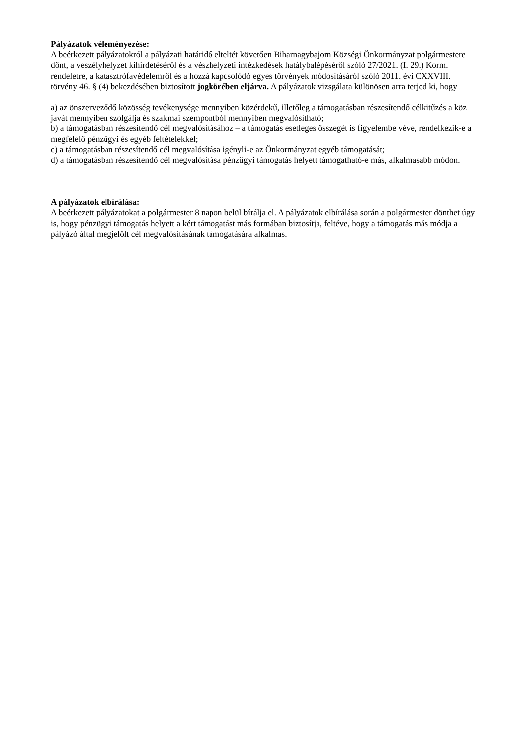Pályázatok véleményezése:
A beérkezett pályázatokról a pályázati határidő elteltét követően Biharnagybajom Községi Önkormányzat polgármestere dönt, a veszélyhelyzet kihirdetéséről és a vészhelyzeti intézkedések hatálybalépéséről szóló 27/2021. (I. 29.) Korm. rendeletre, a katasztrófavédelemről és a hozzá kapcsolódó egyes törvények módosításáról szóló 2011. évi CXXVIII. törvény 46. § (4) bekezdésében biztosított jogkörében eljárva. A pályázatok vizsgálata különösen arra terjed ki, hogy
a) az önszerveződő közösség tevékenysége mennyiben közérdekű, illetőleg a támogatásban részesítendő célkitűzés a köz javát mennyiben szolgálja és szakmai szempontból mennyiben megvalósítható;
b) a támogatásban részesítendő cél megvalósításához – a támogatás esetleges összegét is figyelembe véve, rendelkezik-e a megfelelő pénzügyi és egyéb feltételekkel;
c) a támogatásban részesítendő cél megvalósítása igényli-e az Önkormányzat egyéb támogatását;
d) a támogatásban részesítendő cél megvalósítása pénzügyi támogatás helyett támogatható-e más, alkalmasabb módon.
A pályázatok elbírálása:
A beérkezett pályázatokat a polgármester 8 napon belül bírálja el. A pályázatok elbírálása során a polgármester dönthet úgy is, hogy pénzügyi támogatás helyett a kért támogatást más formában biztosítja, feltéve, hogy a támogatás más módja a pályázó által megjelölt cél megvalósításának támogatására alkalmas.